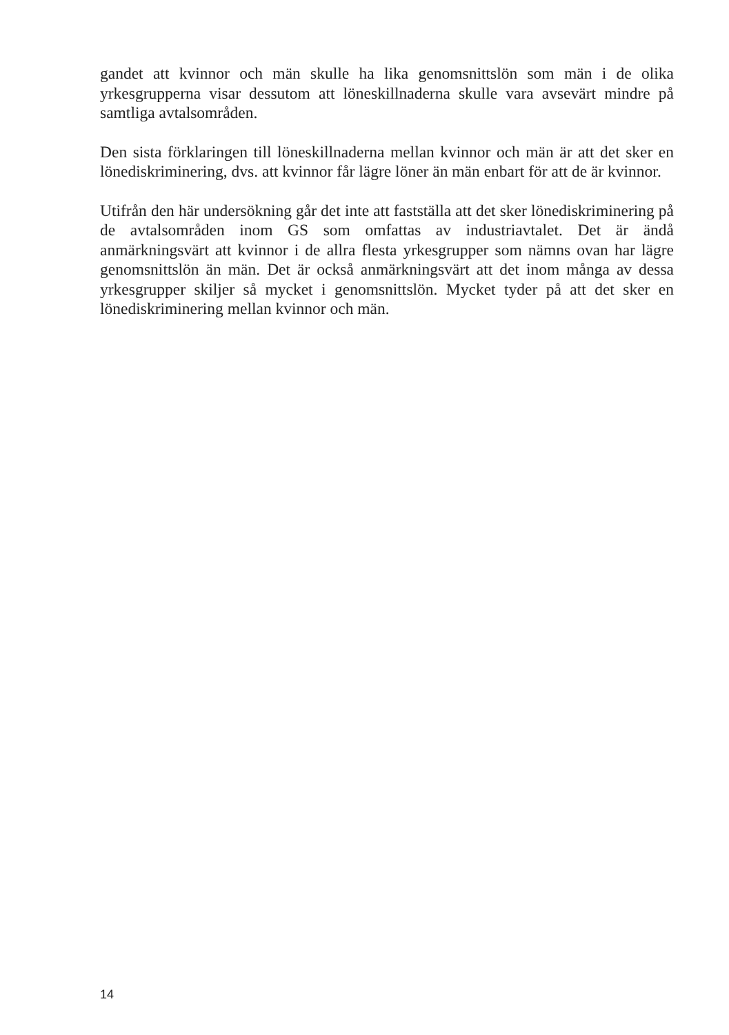gandet att kvinnor och män skulle ha lika genomsnittslön som män i de olika yrkesgrupperna visar dessutom att löneskillnaderna skulle vara avsevärt mindre på samtliga avtalsområden.
Den sista förklaringen till löneskillnaderna mellan kvinnor och män är att det sker en lönediskriminering, dvs. att kvinnor får lägre löner än män enbart för att de är kvinnor.
Utifrån den här undersökning går det inte att fastställa att det sker lönediskriminering på de avtalsområden inom GS som omfattas av industriavtalet. Det är ändå anmärkningsvärt att kvinnor i de allra flesta yrkesgrupper som nämns ovan har lägre genomsnittslön än män. Det är också anmärkningsvärt att det inom många av dessa yrkesgrupper skiljer så mycket i genomsnittslön. Mycket tyder på att det sker en lönediskriminering mellan kvinnor och män.
14